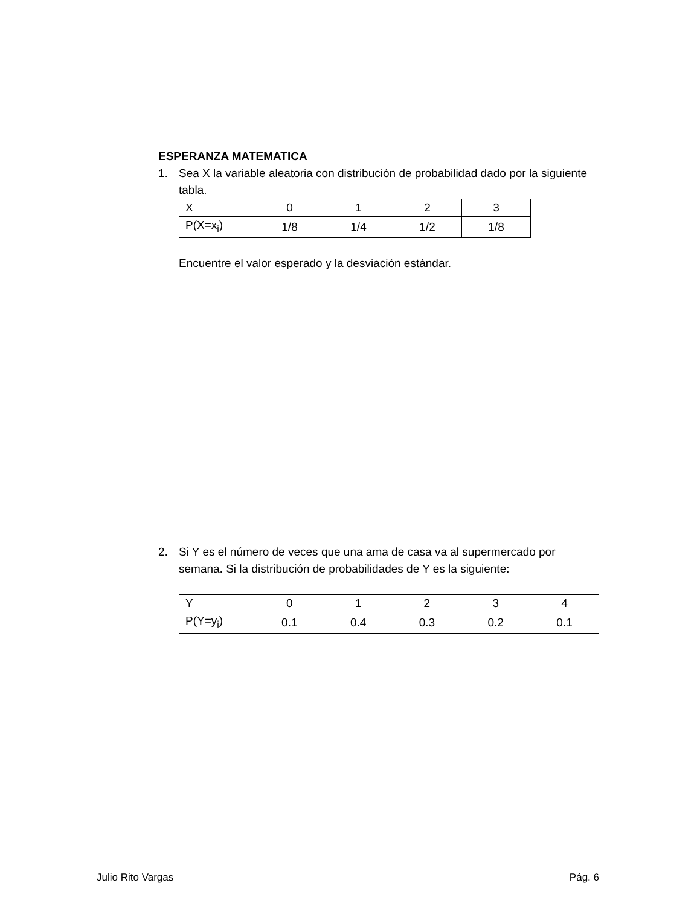ESPERANZA MATEMATICA
1. Sea X la variable aleatoria con distribución de probabilidad dado por la siguiente tabla.
| X | 0 | 1 | 2 | 3 |
| P(X=x<sub>i</sub>) | 1/8 | 1/4 | 1/2 | 1/8 |
Encuentre el valor esperado y la desviación estándar.
2. Si Y es el número de veces que una ama de casa va al supermercado por semana. Si la distribución de probabilidades de Y es la siguiente:
| Y | 0 | 1 | 2 | 3 | 4 |
| P(Y=y<sub>i</sub>) | 0.1 | 0.4 | 0.3 | 0.2 | 0.1 |
Julio Rito Vargas Pág. 6